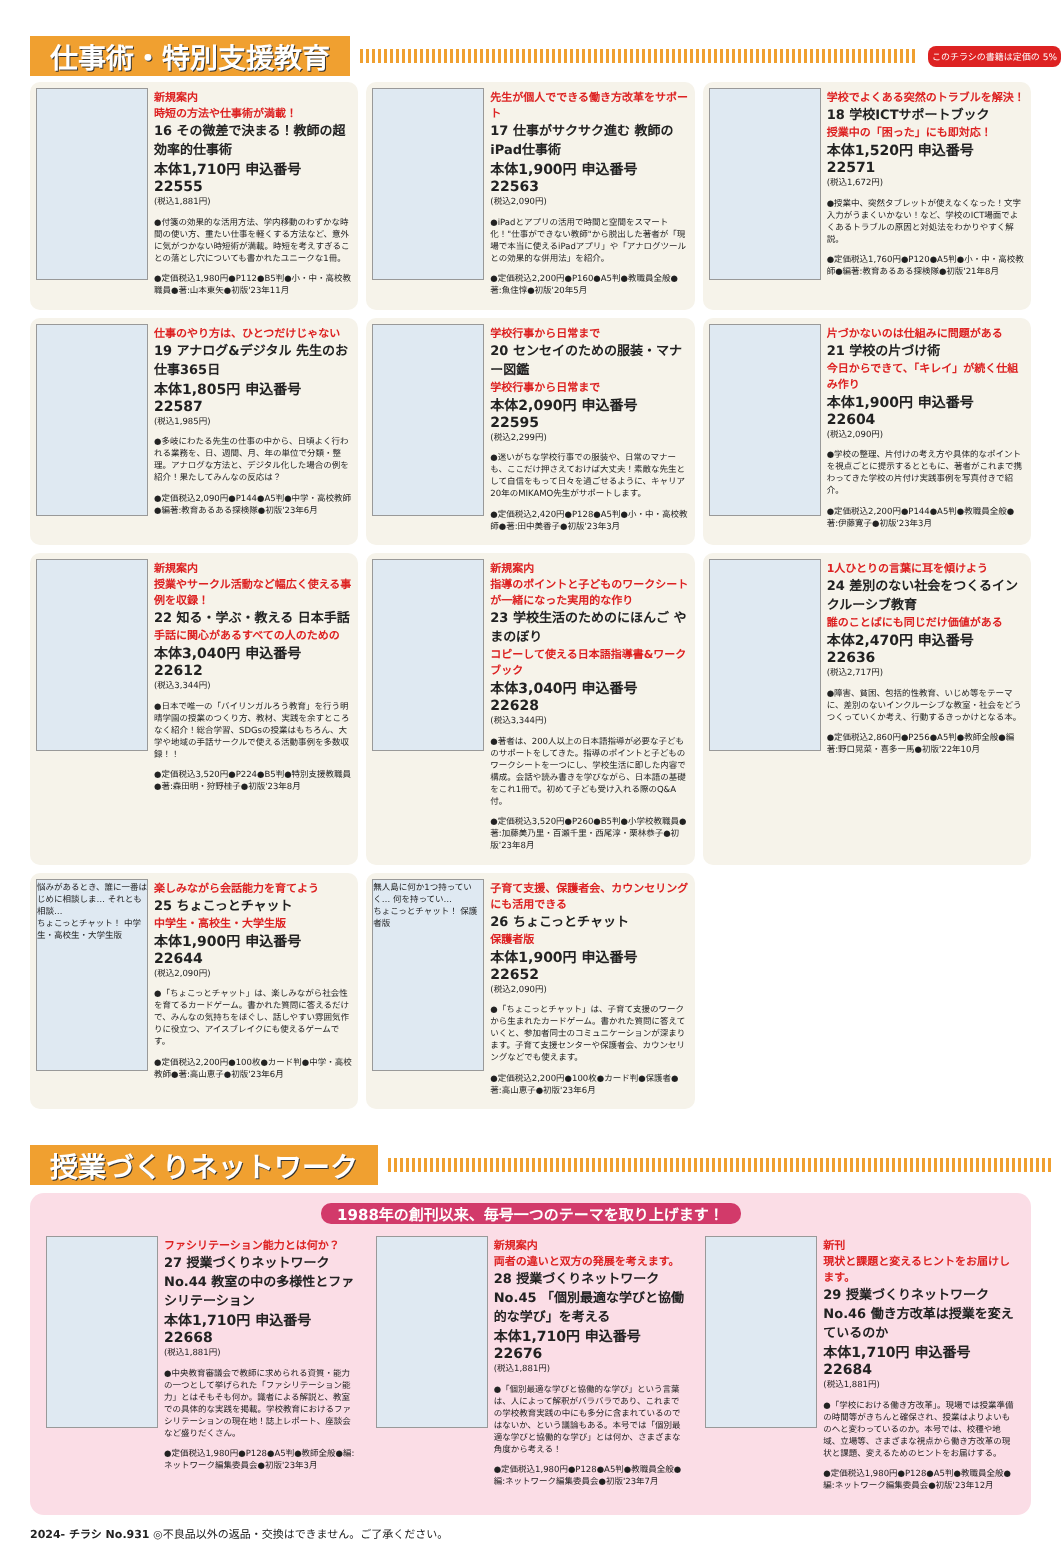仕事術・特別支援教育
このチラシの書籍は定価の 5%
新規案内
時短の方法や仕事術が満載！
16 その微差で決まる！教師の超効率的仕事術
本体1,710円 申込番号 22555
(税込1,881円)
●付箋の効果的な活用方法、学内移動のわずかな時間の使い方、重たい仕事を軽くする方法など、意外に気がつかない時短術が満載。時短を考えすぎることの落とし穴についても書かれたユニークな1冊。
●定価税込1,980円●P112●B5判●小・中・高校教職員●著:山本東矢●初版'23年11月
先生が個人でできる働き方改革をサポート
17 仕事がサクサク進む 教師のiPad仕事術
本体1,900円 申込番号 22563
(税込2,090円)
●iPadとアプリの活用で時間と空間をスマート化！"仕事ができない教師"から脱出した著者が「現場で本当に使えるiPadアプリ」や「アナログツールとの効果的な併用法」を紹介。
●定価税込2,200円●P160●A5判●教職員全般●著:魚住惇●初版'20年5月
学校でよくある突然のトラブルを解決！
18 学校ICTサポートブック
授業中の「困った」にも即対応！
本体1,520円 申込番号 22571
(税込1,672円)
●授業中、突然タブレットが使えなくなった！文字入力がうまくいかない！など、学校のICT場面でよくあるトラブルの原因と対処法をわかりやすく解説。
●定価税込1,760円●P120●A5判●小・中・高校教師●編著:教育あるある探検隊●初版'21年8月
仕事のやり方は、ひとつだけじゃない
19 アナログ&デジタル 先生のお仕事365日
本体1,805円 申込番号 22587
(税込1,985円)
●多岐にわたる先生の仕事の中から、日頃よく行われる業務を、日、週間、月、年の単位で分類・整理。アナログな方法と、デジタル化した場合の例を紹介！果たしてみんなの反応は？
●定価税込2,090円●P144●A5判●中学・高校教師●編著:教育あるある探検隊●初版'23年6月
学校行事から日常まで
20 センセイのための服装・マナー図鑑
学校行事から日常まで
本体2,090円 申込番号 22595
(税込2,299円)
●迷いがちな学校行事での服装や、日常のマナーも、ここだけ押さえておけば大丈夫！素敵な先生として自信をもって日々を過ごせるように、キャリア20年のMIKAMO先生がサポートします。
●定価税込2,420円●P128●A5判●小・中・高校教師●著:田中美香子●初版'23年3月
片づかないのは仕組みに問題がある
21 学校の片づけ術
今日からできて、「キレイ」が続く仕組み作り
本体1,900円 申込番号 22604
(税込2,090円)
●学校の整理、片付けの考え方や具体的なポイントを視点ごとに提示するとともに、著者がこれまで携わってきた学校の片付け実践事例を写真付きで紹介。
●定価税込2,200円●P144●A5判●教職員全般●著:伊藤寛子●初版'23年3月
新規案内
授業やサークル活動など幅広く使える事例を収録！
22 知る・学ぶ・教える 日本手話
手話に関心があるすべての人のための
本体3,040円 申込番号 22612
(税込3,344円)
●日本で唯一の「バイリンガルろう教育」を行う明晴学園の授業のつくり方、教材、実践を余すところなく紹介！総合学習、SDGsの授業はもちろん、大学や地域の手話サークルで使える活動事例を多数収録！！
●定価税込3,520円●P224●B5判●特別支援教職員●著:森田明・狩野桂子●初版'23年8月
新規案内
指導のポイントと子どものワークシートが一緒になった実用的な作り
23 学校生活のためのにほんご やまのぼり
コピーして使える日本語指導書&ワークブック
本体3,040円 申込番号 22628
(税込3,344円)
●著者は、200人以上の日本語指導が必要な子どものサポートをしてきた。指導のポイントと子どものワークシートを一つにし、学校生活に即した内容で構成。会話や読み書きを学びながら、日本語の基礎をこれ1冊で。初めて子ども受け入れる際のQ&A付。
●定価税込3,520円●P260●B5判●小学校教職員●著:加藤美乃里・百瀬千里・西尾淳・栗林恭子●初版'23年8月
1人ひとりの言葉に耳を傾けよう
24 差別のない社会をつくるインクルーシブ教育
誰のことばにも同じだけ価値がある
本体2,470円 申込番号 22636
(税込2,717円)
●障害、貧困、包括的性教育、いじめ等をテーマに、差別のないインクルーシブな教室・社会をどうつくっていくか考え、行動するきっかけとなる本。
●定価税込2,860円●P256●A5判●教師全般●編著:野口晃菜・喜多一馬●初版'22年10月
悩みがあるとき、誰に一番はじめに相談しま… それとも相談…
ちょこっとチャット！ 中学生・高校生・大学生版
楽しみながら会話能力を育てよう
25 ちょこっとチャット
中学生・高校生・大学生版
本体1,900円 申込番号 22644
(税込2,090円)
●「ちょこっとチャット」は、楽しみながら社会性を育てるカードゲーム。書かれた質問に答えるだけで、みんなの気持ちをほぐし、話しやすい雰囲気作りに役立つ、アイスブレイクにも使えるゲームです。
●定価税込2,200円●100枚●カード判●中学・高校教師●著:高山恵子●初版'23年6月
無人島に何か1つ持っていく… 何を持ってい…
ちょこっとチャット！ 保護者版
子育て支援、保護者会、カウンセリングにも活用できる
26 ちょこっとチャット
保護者版
本体1,900円 申込番号 22652
(税込2,090円)
●「ちょこっとチャット」は、子育て支援のワークから生まれたカードゲーム。書かれた質問に答えていくと、参加者同士のコミュニケーションが深まります。子育て支援センターや保護者会、カウンセリングなどでも使えます。
●定価税込2,200円●100枚●カード判●保護者●著:高山恵子●初版'23年6月
授業づくりネットワーク
1988年の創刊以来、毎号一つのテーマを取り上げます！
ファシリテーション能力とは何か？
27 授業づくりネットワーク No.44 教室の中の多様性とファシリテーション
本体1,710円 申込番号 22668
(税込1,881円)
●中央教育審議会で教師に求められる資質・能力の一つとして挙げられた「ファシリテーション能力」とはそもそも何か。識者による解説と、教室での具体的な実践を掲載。学校教育におけるファシリテーションの現在地！誌上レポート、座談会など盛りだくさん。
●定価税込1,980円●P128●A5判●教師全般●編:ネットワーク編集委員会●初版'23年3月
新規案内
両者の違いと双方の発展を考えます。
28 授業づくりネットワーク No.45 「個別最適な学びと協働的な学び」を考える
本体1,710円 申込番号 22676
(税込1,881円)
●「個別最適な学びと協働的な学び」という言葉は、人によって解釈がバラバラであり、これまでの学校教育実践の中にも多分に含まれているのではないか、という議論もある。本号では「個別最適な学びと協働的な学び」とは何か、さまざまな角度から考える！
●定価税込1,980円●P128●A5判●教職員全般●編:ネットワーク編集委員会●初版'23年7月
新刊
現状と課題と変えるヒントをお届けします。
29 授業づくりネットワーク No.46 働き方改革は授業を変えているのか
本体1,710円 申込番号 22684
(税込1,881円)
●「学校における働き方改革」。現場では授業準備の時間等がきちんと確保され、授業はよりよいものへと変わっているのか。本号では、校種や地域、立場等、さまざまな視点から働き方改革の現状と課題、変えるためのヒントをお届けする。
●定価税込1,980円●P128●A5判●教職員全般●編:ネットワーク編集委員会●初版'23年12月
2024- チラシ No.931 ◎不良品以外の返品・交換はできません。ご了承ください。